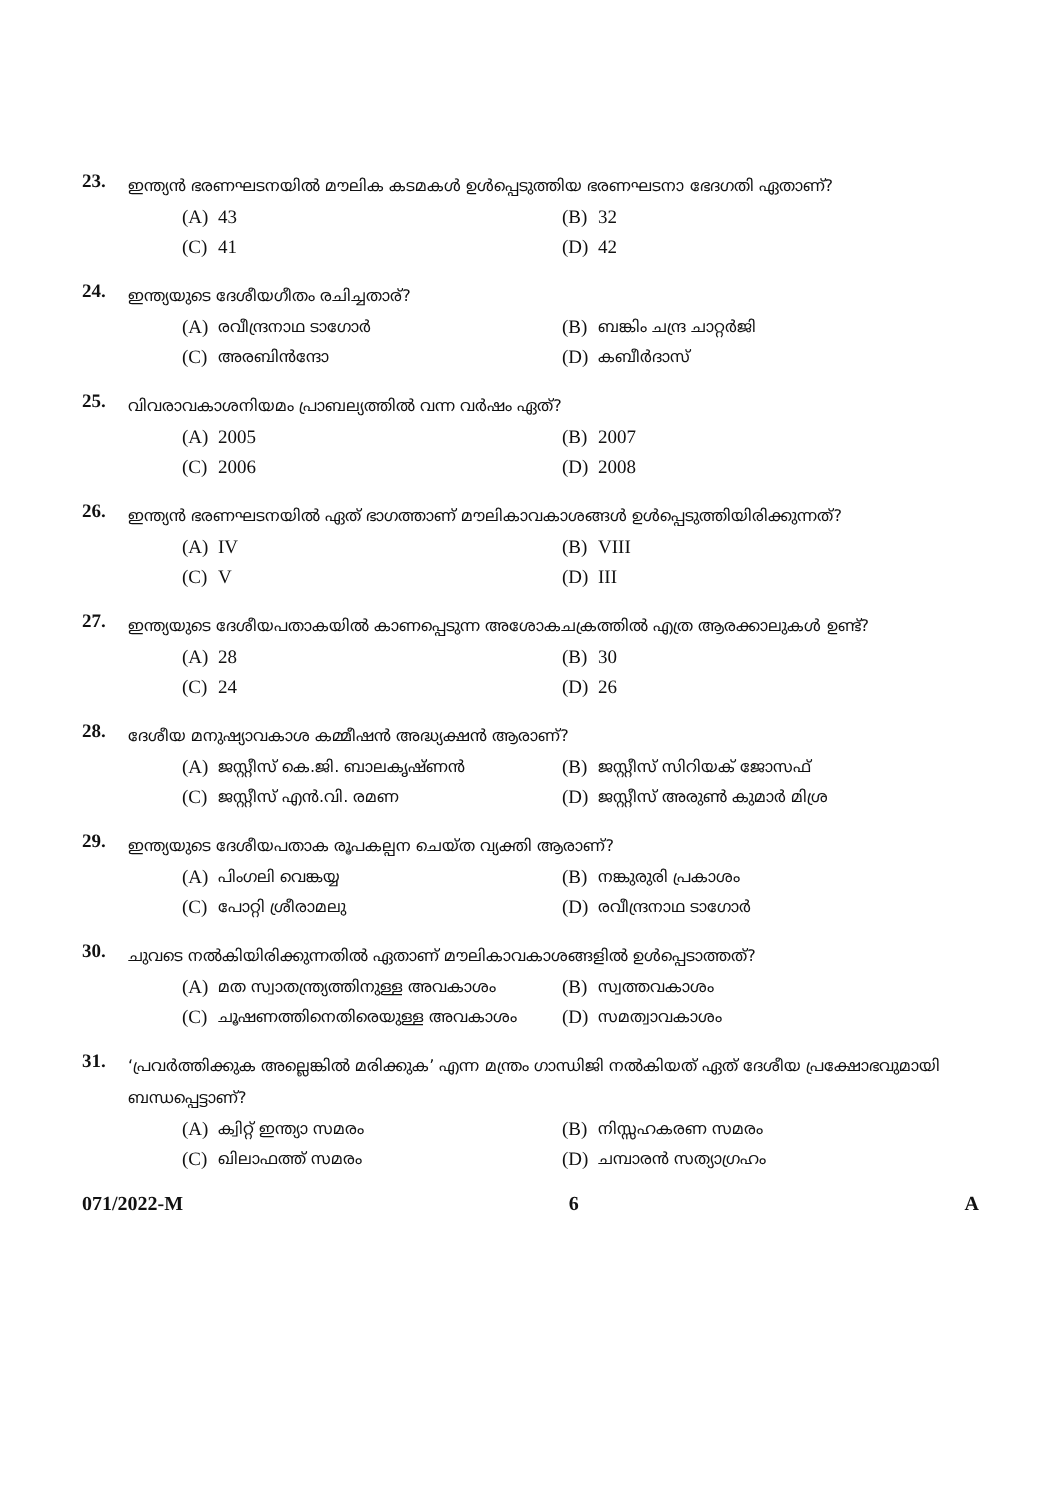23.
ഇന്ത്യൻ ഭരണഘടനയിൽ മൗലിക കടമകൾ ഉൾപ്പെടുത്തിയ ഭരണഘടനാ ഭേദഗതി ഏതാണ്?
(A) 43
(B) 32
(C) 41
(D) 42
24.
ഇന്ത്യയുടെ ദേശീയഗീതം രചിച്ചതാര്?
(A) രവീന്ദ്രനാഥ ടാഗോർ
(B) ബങ്കിം ചന്ദ്ര ചാറ്റർജി
(C) അരബിൻന്ദോ
(D) കബീർദാസ്
25.
വിവരാവകാശനിയമം പ്രാബല്യത്തിൽ വന്ന വർഷം ഏത്?
(A) 2005
(B) 2007
(C) 2006
(D) 2008
26.
ഇന്ത്യൻ ഭരണഘടനയിൽ ഏത് ഭാഗത്താണ് മൗലികാവകാശങ്ങൾ ഉൾപ്പെടുത്തിയിരിക്കുന്നത്?
(A) IV
(B) VIII
(C) V
(D) III
27.
ഇന്ത്യയുടെ ദേശീയപതാകയിൽ കാണപ്പെടുന്ന അശോകചക്രത്തിൽ എത്ര ആരക്കാലുകൾ ഉണ്ട്?
(A) 28
(B) 30
(C) 24
(D) 26
28.
ദേശീയ മനുഷ്യാവകാശ കമ്മീഷൻ അദ്ധ്യക്ഷൻ ആരാണ്?
(A) ജസ്റ്റീസ് കെ.ജി. ബാലകൃഷ്ണൻ
(B) ജസ്റ്റീസ് സിറിയക് ജോസഫ്
(C) ജസ്റ്റീസ് എൻ.വി. രമണ
(D) ജസ്റ്റീസ് അരുൺ കുമാർ മിശ്ര
29.
ഇന്ത്യയുടെ ദേശീയപതാക രൂപകല്പന ചെയ്ത വ്യക്തി ആരാണ്?
(A) പിംഗലി വെങ്കയ്യ
(B) നങ്കുരുരി പ്രകാശം
(C) പോറ്റി ശ്രീരാമലു
(D) രവീന്ദ്രനാഥ ടാഗോർ
30.
ചുവടെ നൽകിയിരിക്കുന്നതിൽ ഏതാണ് മൗലികാവകാശങ്ങളിൽ ഉൾപ്പെടാത്തത്?
(A) മത സ്വാതന്ത്ര്യത്തിനുള്ള അവകാശം
(B) സ്വത്തവകാശം
(C) ചൂഷണത്തിനെതിരെയുള്ള അവകാശം
(D) സമത്വാവകാശം
31.
‘പ്രവർത്തിക്കുക അല്ലെങ്കിൽ മരിക്കുക’ എന്ന മന്ത്രം ഗാന്ധിജി നൽകിയത് ഏത് ദേശീയ പ്രക്ഷോഭവുമായി ബന്ധപ്പെട്ടാണ്?
(A) ക്വിറ്റ് ഇന്ത്യാ സമരം
(B) നിസ്സഹകരണ സമരം
(C) ഖിലാഫത്ത് സമരം
(D) ചമ്പാരൻ സത്യാഗ്രഹം
071/2022-M 6 A